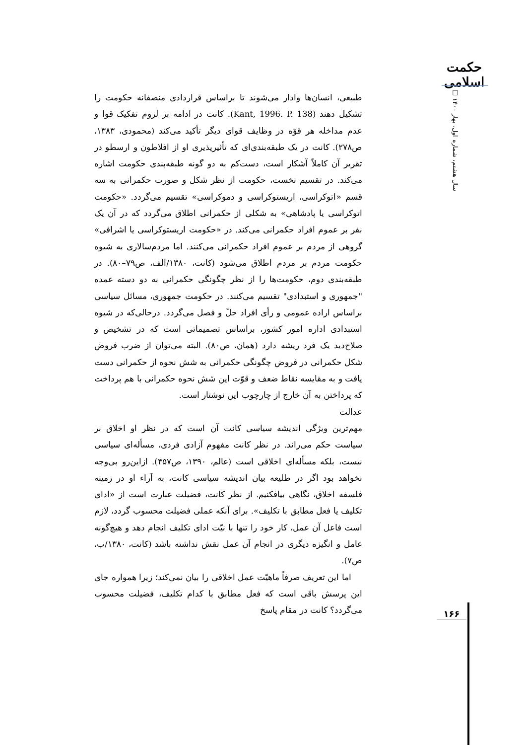حکمت اسلامی
سال هشتم، شماره اول، بهار ۱۴۰۰ □
طبیعی، انسان‌ها وادار می‌شوند تا براساس قراردادی منصفانه حکومت را تشکیل دهند (Kant, 1996. P. 138). کانت در ادامه بر لزوم تفکیک قوا و عدم مداخله هر قوّه در وظایف قوای دیگر تأکید می‌کند (محمودی، ۱۳۸۳، ص۲۷۸). کانت در یک طبقه‌بندی‌ای که تأثیرپذیری او از افلاطون و ارسطو در تقریر آن کاملاً آشکار است، دست‌کم به دو گونه طبقه‌بندی حکومت اشاره می‌کند. در تقسیم نخست، حکومت از نظر شکل و صورت حکمرانی به سه قسم «اتوکراسی، اریستوکراسی و دموکراسی» تقسیم می‌گردد. «حکومت اتوکراسی یا پادشاهی» به شکلی از حکمرانی اطلاق می‌گردد که در آن یک نفر بر عموم افراد حکمرانی می‌کند. در «حکومت اریستوکراسی یا اشرافی» گروهی از مردم بر عموم افراد حکمرانی می‌کنند. اما مردم‌سالاری به شیوه حکومت مردم بر مردم اطلاق می‌شود (کانت، ۱۳۸۰/الف، ص۷۹–۸۰). در طبقه‌بندی دوم، حکومت‌ها را از نظر چگونگی حکمرانی به دو دسته عمده "جمهوری و استبدادی" تقسیم می‌کنند. در حکومت جمهوری، مسائل سیاسی براساس اراده عمومی و رأی افراد حلّ و فصل می‌گردد. درحالی‌که در شیوه استبدادی اداره امور کشور، براساس تصمیماتی است که در تشخیص و صلاح‌دید یک فرد ریشه دارد (همان، ص۸۰). البته می‌توان از ضرب فروض شکل حکمرانی در فروض چگونگی حکمرانی به شش نحوه از حکمرانی دست یافت و به مقایسه نقاط ضعف و قوّت این شش نحوه حکمرانی با هم پرداخت که پرداختن به آن خارج از چارچوب این نوشتار است.
عدالت
مهم‌ترین ویژگی اندیشه سیاسی کانت آن است که در نظر او اخلاق بر سیاست حکم می‌راند. در نظر کانت مفهوم آزادی فردی، مسأله‌ای سیاسی نیست، بلکه مسأله‌ای اخلاقی است (عالم، ۱۳۹۰، ص۴۵۷). ازاین‌رو بی‌وجه نخواهد بود اگر در طلیعه بیان اندیشه سیاسی کانت، به آراء او در زمینه فلسفه اخلاق، نگاهی بیافکنیم. از نظر کانت، فضیلت عبارت است از «ادای تکلیف یا فعل مطابق با تکلیف». برای آنکه عملی فضیلت محسوب گردد، لازم است فاعل آن عمل، کار خود را تنها با نیّت ادای تکلیف انجام دهد و هیچ‌گونه عامل و انگیزه دیگری در انجام آن عمل نقش نداشته باشد (کانت، ۱۳۸۰/ب، ص۷).
اما این تعریف صرفاً ماهیّت عمل اخلاقی را بیان نمی‌کند؛ زیرا همواره جای این پرسش باقی است که فعل مطابق با کدام تکلیف، فضیلت محسوب می‌گردد؟ کانت در مقام پاسخ
۱۶۶